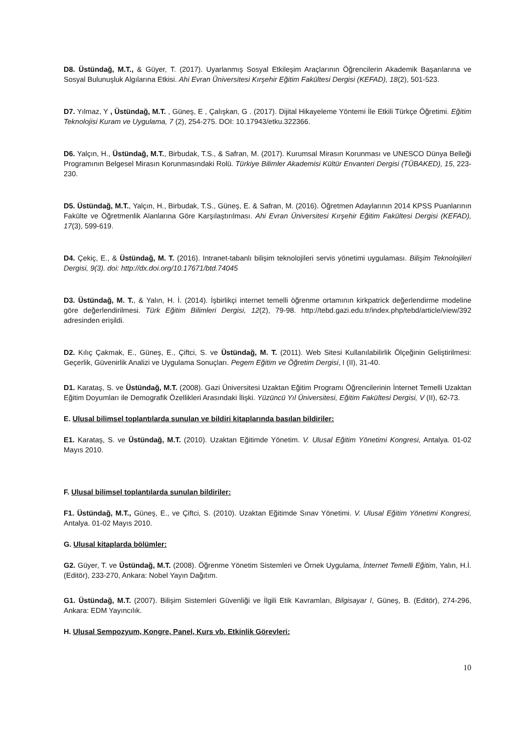D8. Üstündağ, M.T., & Güyer, T. (2017). Uyarlanmış Sosyal Etkileşim Araçlarının Öğrencilerin Akademik Başarılarına ve Sosyal Bulunuşluk Algılarına Etkisi. Ahi Evran Üniversitesi Kırşehir Eğitim Fakültesi Dergisi (KEFAD), 18(2), 501-523.
D7. Yılmaz, Y , Üstündağ, M.T. , Güneş, E , Çalışkan, G . (2017). Dijital Hikayeleme Yöntemi İle Etkili Türkçe Öğretimi. Eğitim Teknolojisi Kuram ve Uygulama, 7 (2), 254-275. DOI: 10.17943/etku.322366.
D6. Yalçın, H., Üstündağ, M.T., Birbudak, T.S., & Safran, M. (2017). Kurumsal Mirasın Korunması ve UNESCO Dünya Belleği Programının Belgesel Mirasın Korunmasındaki Rolü. Türkiye Bilimler Akademisi Kültür Envanteri Dergisi (TÜBAKED), 15, 223-230.
D5. Üstündağ, M.T., Yalçın, H., Birbudak, T.S., Güneş, E. & Safran, M. (2016). Öğretmen Adaylarının 2014 KPSS Puanlarının Fakülte ve Öğretmenlik Alanlarına Göre Karşılaştırılması. Ahi Evran Üniversitesi Kırşehir Eğitim Fakültesi Dergisi (KEFAD), 17(3), 599-619.
D4. Çekiç, E., & Üstündağ, M. T. (2016). Intranet-tabanlı bilişim teknolojileri servis yönetimi uygulaması. Bilişim Teknolojileri Dergisi, 9(3). doi: http://dx.doi.org/10.17671/btd.74045
D3. Üstündağ, M. T., & Yalın, H. İ. (2014). İşbirlikçi internet temelli öğrenme ortamının kirkpatrick değerlendirme modeline göre değerlendirilmesi. Türk Eğitim Bilimleri Dergisi, 12(2), 79-98. http://tebd.gazi.edu.tr/index.php/tebd/article/view/392 adresinden erişildi.
D2. Kılıç Çakmak, E., Güneş, E., Çiftci, S. ve Üstündağ, M. T. (2011). Web Sitesi Kullanılabilirlik Ölçeğinin Geliştirilmesi: Geçerlik, Güvenirlik Analizi ve Uygulama Sonuçları. Pegem Eğitim ve Öğretim Dergisi, I (II), 31-40.
D1. Karataş, S. ve Üstündağ, M.T. (2008). Gazi Üniversitesi Uzaktan Eğitim Programı Öğrencilerinin İnternet Temelli Uzaktan Eğitim Doyumları ile Demografik Özellikleri Arasındaki İlişki. Yüzüncü Yıl Üniversitesi, Eğitim Fakültesi Dergisi, V (II), 62-73.
E. Ulusal bilimsel toplantılarda sunulan ve bildiri kitaplarında basılan bildiriler:
E1. Karataş, S. ve Üstündağ, M.T. (2010). Uzaktan Eğitimde Yönetim. V. Ulusal Eğitim Yönetimi Kongresi, Antalya. 01-02 Mayıs 2010.
F. Ulusal bilimsel toplantılarda sunulan bildiriler:
F1. Üstündağ, M.T., Güneş, E., ve Çiftci, S. (2010). Uzaktan Eğitimde Sınav Yönetimi. V. Ulusal Eğitim Yönetimi Kongresi, Antalya. 01-02 Mayıs 2010.
G. Ulusal kitaplarda bölümler:
G2. Güyer, T. ve Üstündağ, M.T. (2008). Öğrenme Yönetim Sistemleri ve Örnek Uygulama, İnternet Temelli Eğitim, Yalın, H.İ. (Editör), 233-270, Ankara: Nobel Yayın Dağıtım.
G1. Üstündağ, M.T. (2007). Bilişim Sistemleri Güvenliği ve İlgili Etik Kavramları, Bilgisayar I, Güneş, B. (Editör), 274-296, Ankara: EDM Yayıncılık.
H. Ulusal Sempozyum, Kongre, Panel, Kurs vb. Etkinlik Görevleri:
10